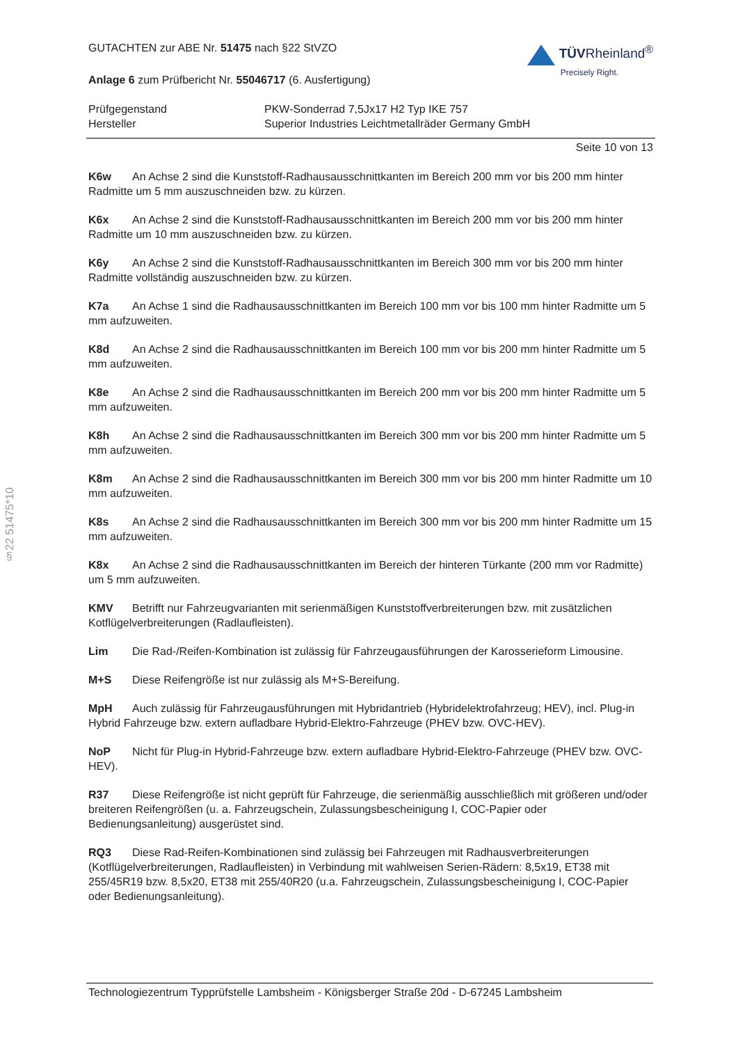§22 51475*10
GUTACHTEN zur ABE Nr. 51475 nach §22 StVZO
Anlage 6 zum Prüfbericht Nr. 55046717 (6. Ausfertigung)
TÜVRheinland<sup>®</sup>
Precisely Right.
Prüfgegenstand PKW-Sonderrad 7,5Jx17 H2 Typ IKE 757
Hersteller Superior Industries Leichtmetallräder Germany GmbH
Seite 10 von 13
K6w An Achse 2 sind die Kunststoff-Radhausausschnittkanten im Bereich 200 mm vor bis 200 mm hinter Radmitte um 5 mm auszuschneiden bzw. zu kürzen.
K6x An Achse 2 sind die Kunststoff-Radhausausschnittkanten im Bereich 200 mm vor bis 200 mm hinter Radmitte um 10 mm auszuschneiden bzw. zu kürzen.
K6y An Achse 2 sind die Kunststoff-Radhausausschnittkanten im Bereich 300 mm vor bis 200 mm hinter Radmitte vollständig auszuschneiden bzw. zu kürzen.
K7a An Achse 1 sind die Radhausausschnittkanten im Bereich 100 mm vor bis 100 mm hinter Radmitte um 5 mm aufzuweiten.
K8d An Achse 2 sind die Radhausausschnittkanten im Bereich 100 mm vor bis 200 mm hinter Radmitte um 5 mm aufzuweiten.
K8e An Achse 2 sind die Radhausausschnittkanten im Bereich 200 mm vor bis 200 mm hinter Radmitte um 5 mm aufzuweiten.
K8h An Achse 2 sind die Radhausausschnittkanten im Bereich 300 mm vor bis 200 mm hinter Radmitte um 5 mm aufzuweiten.
K8m An Achse 2 sind die Radhausausschnittkanten im Bereich 300 mm vor bis 200 mm hinter Radmitte um 10 mm aufzuweiten.
K8s An Achse 2 sind die Radhausausschnittkanten im Bereich 300 mm vor bis 200 mm hinter Radmitte um 15 mm aufzuweiten.
K8x An Achse 2 sind die Radhausausschnittkanten im Bereich der hinteren Türkante (200 mm vor Radmitte) um 5 mm aufzuweiten.
KMV Betrifft nur Fahrzeugvarianten mit serienmäßigen Kunststoffverbreiterungen bzw. mit zusätzlichen Kotflügelverbreiterungen (Radlaufleisten).
Lim Die Rad-/Reifen-Kombination ist zulässig für Fahrzeugausführungen der Karosserieform Limousine.
M+S Diese Reifengröße ist nur zulässig als M+S-Bereifung.
MpH Auch zulässig für Fahrzeugausführungen mit Hybridantrieb (Hybridelektrofahrzeug; HEV), incl. Plug-in Hybrid Fahrzeuge bzw. extern aufladbare Hybrid-Elektro-Fahrzeuge (PHEV bzw. OVC-HEV).
NoP Nicht für Plug-in Hybrid-Fahrzeuge bzw. extern aufladbare Hybrid-Elektro-Fahrzeuge (PHEV bzw. OVC-HEV).
R37 Diese Reifengröße ist nicht geprüft für Fahrzeuge, die serienmäßig ausschließlich mit größeren und/oder breiteren Reifengrößen (u. a. Fahrzeugschein, Zulassungsbescheinigung I, COC-Papier oder Bedienungsanleitung) ausgerüstet sind.
RQ3 Diese Rad-Reifen-Kombinationen sind zulässig bei Fahrzeugen mit Radhausverbreiterungen (Kotflügelverbreiterungen, Radlaufleisten) in Verbindung mit wahlweisen Serien-Rädern: 8,5x19, ET38 mit 255/45R19 bzw. 8,5x20, ET38 mit 255/40R20 (u.a. Fahrzeugschein, Zulassungsbescheinigung I, COC-Papier oder Bedienungsanleitung).
Technologiezentrum Typprüfstelle Lambsheim - Königsberger Straße 20d - D-67245 Lambsheim